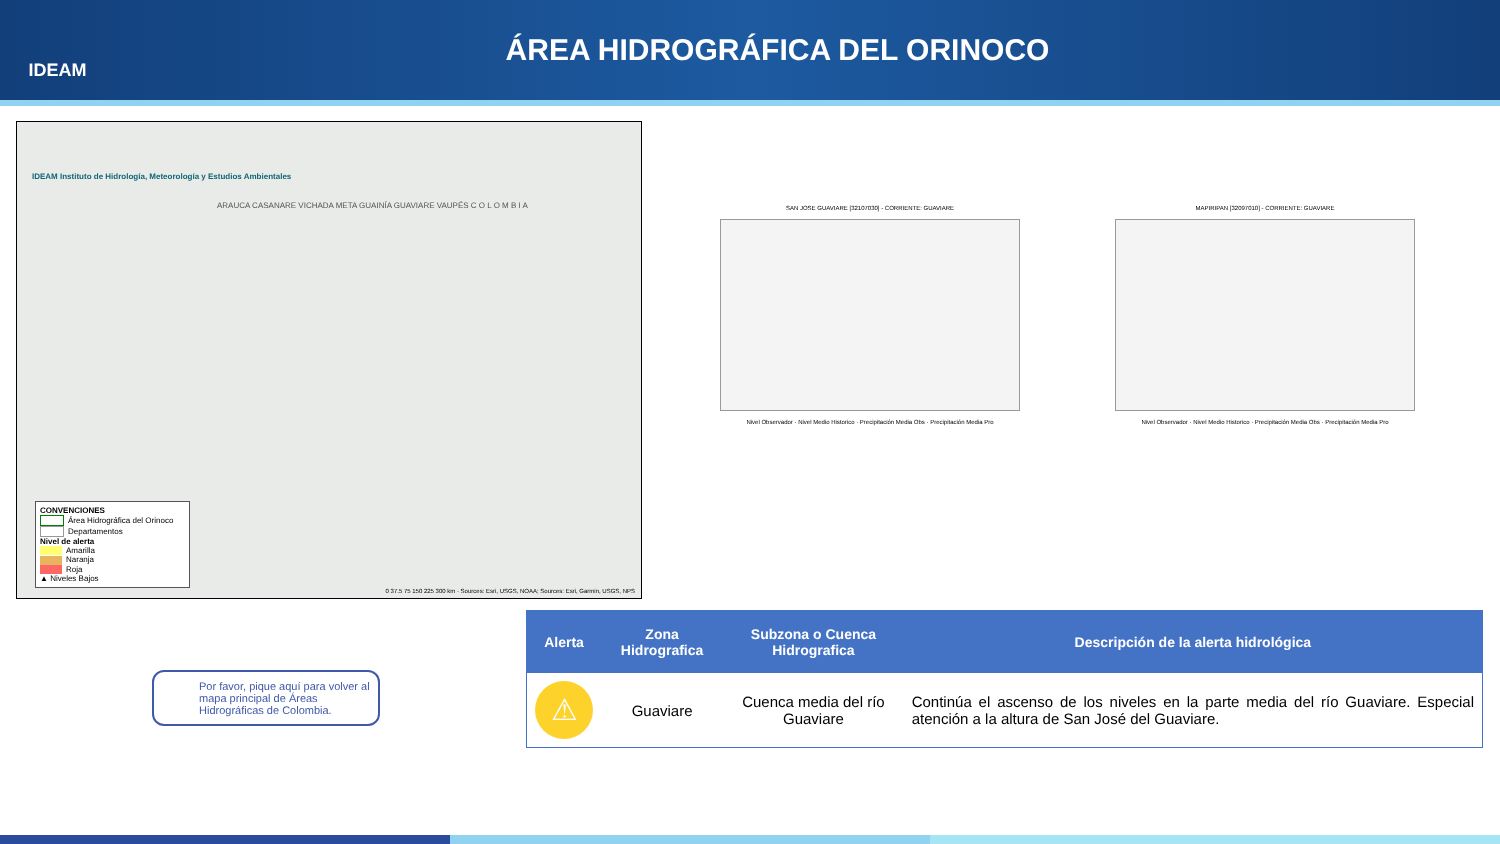IDEAM
ÁREA HIDROGRÁFICA DEL ORINOCO
IDEAM Instituto de Hidrología, Meteorología y Estudios Ambientales
ARAUCA CASANARE VICHADA META GUAINÍA GUAVIARE VAUPÉS C O L O M B I A
CONVENCIONES
Área Hidrográfica del Orinoco
Departamentos
Nivel de alerta
Amarilla
Naranja
Roja
▲ Niveles Bajos
0 37.5 75 150 225 300 km · Sources: Esri, USGS, NOAA; Sources: Esri, Garmin, USGS, NPS
SAN JOSE GUAVIARE [32107030] - CORRIENTE: GUAVIARE
Nivel Observador · Nivel Medio Historico · Precipitación Media Obs · Precipitación Media Pro
MAPIRIPAN [32097010] - CORRIENTE: GUAVIARE
Nivel Observador · Nivel Medio Historico · Precipitación Media Obs · Precipitación Media Pro
Por favor, pique aquí para volver al mapa principal de Áreas Hidrográficas de Colombia.
| Alerta | Zona Hidrografica | Subzona o Cuenca Hidrografica | Descripción de la alerta hidrológica |
| --- | --- | --- | --- |
| ⚠ | Guaviare | Cuenca media del río Guaviare | Continúa el ascenso de los niveles en la parte media del río Guaviare. Especial atención a la altura de San José del Guaviare. |